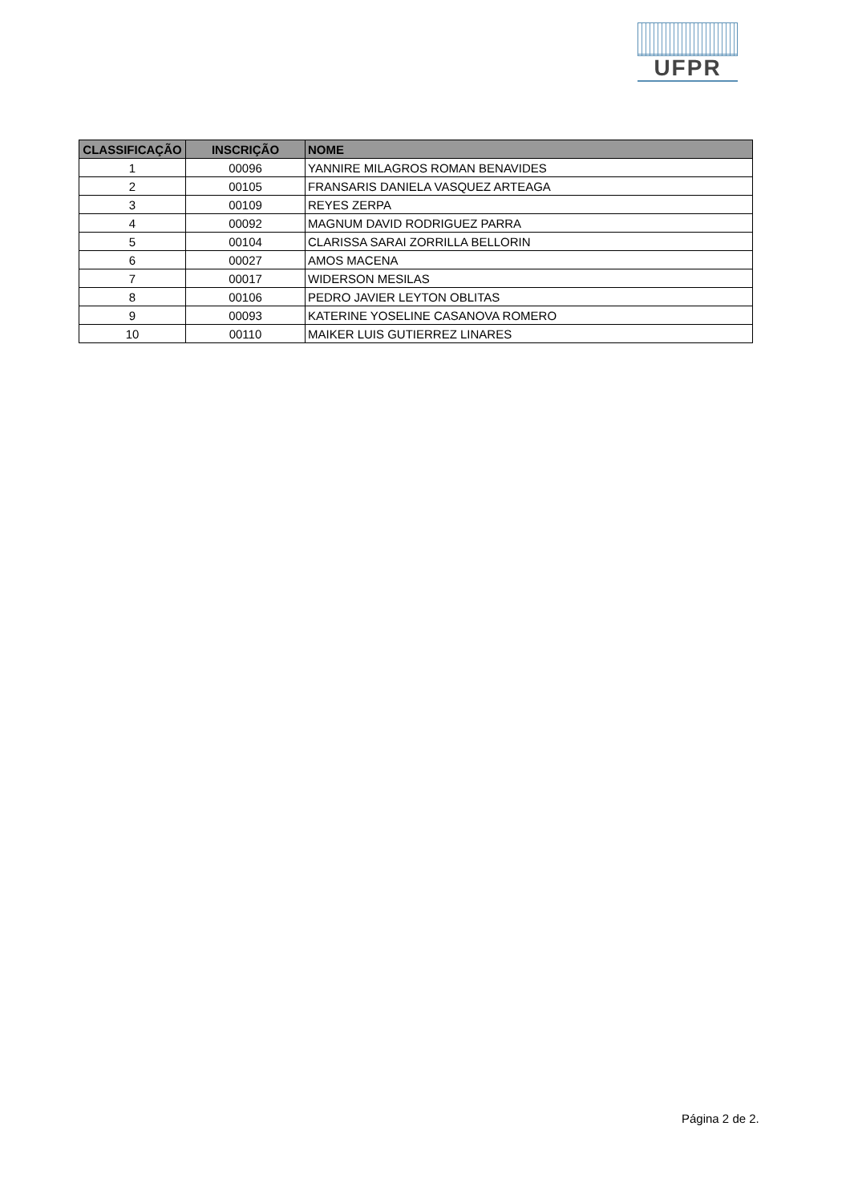UFPR
| CLASSIFICAÇÃO | INSCRIÇÃO | NOME |
| --- | --- | --- |
| 1 | 00096 | YANNIRE MILAGROS ROMAN BENAVIDES |
| 2 | 00105 | FRANSARIS DANIELA VASQUEZ ARTEAGA |
| 3 | 00109 | REYES ZERPA |
| 4 | 00092 | MAGNUM DAVID RODRIGUEZ PARRA |
| 5 | 00104 | CLARISSA SARAI ZORRILLA BELLORIN |
| 6 | 00027 | AMOS MACENA |
| 7 | 00017 | WIDERSON MESILAS |
| 8 | 00106 | PEDRO JAVIER LEYTON OBLITAS |
| 9 | 00093 | KATERINE YOSELINE CASANOVA ROMERO |
| 10 | 00110 | MAIKER LUIS GUTIERREZ LINARES |
Página 2 de 2.